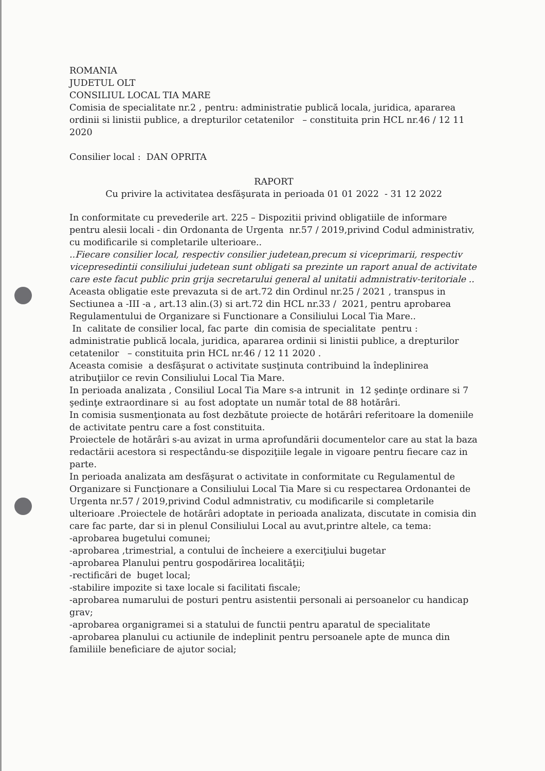ROMANIA
JUDETUL OLT
CONSILIUL LOCAL TIA MARE
Comisia de specialitate nr.2 , pentru: administratie publică locala, juridica, apararea ordinii si linistii publice, a drepturilor cetatenilor – constituita prin HCL nr.46 / 12 11 2020
Consilier local : DAN OPRITA
RAPORT
Cu privire la activitatea desfăşurata in perioada 01 01 2022 - 31 12 2022
In conformitate cu prevederile art. 225 – Dispozitii privind obligatiile de informare pentru alesii locali - din Ordonanta de Urgenta nr.57 / 2019,privind Codul administrativ, cu modificarile si completarile ulterioare..
..Fiecare consilier local, respectiv consilier judetean,precum si viceprimarii, respectiv vicepresedintii consiliului judetean sunt obligati sa prezinte un raport anual de activitate care este facut public prin grija secretarului general al unitatii admnistrativ-teritoriale ..
Aceasta obligatie este prevazuta si de art.72 din Ordinul nr.25 / 2021 , transpus in Sectiunea a -III -a , art.13 alin.(3) si art.72 din HCL nr.33 / 2021, pentru aprobarea Regulamentului de Organizare si Functionare a Consiliului Local Tia Mare..
In calitate de consilier local, fac parte din comisia de specialitate pentru : administratie publică locala, juridica, apararea ordinii si linistii publice, a drepturilor cetatenilor – constituita prin HCL nr.46 / 12 11 2020 .
Aceasta comisie a desfăşurat o activitate susţinuta contribuind la îndeplinirea atribuţiilor ce revin Consiliului Local Tia Mare.
In perioada analizata , Consiliul Local Tia Mare s-a intrunit in 12 şedinţe ordinare si 7 şedinţe extraordinare si au fost adoptate un număr total de 88 hotărâri.
In comisia susmenţionata au fost dezbătute proiecte de hotărâri referitoare la domeniile de activitate pentru care a fost constituita.
Proiectele de hotărâri s-au avizat in urma aprofundării documentelor care au stat la baza redactării acestora si respectându-se dispoziţiile legale in vigoare pentru fiecare caz in parte.
In perioada analizata am desfăşurat o activitate in conformitate cu Regulamentul de Organizare si Funcţionare a Consiliului Local Tia Mare si cu respectarea Ordonantei de Urgenta nr.57 / 2019,privind Codul admnistrativ, cu modificarile si completarile ulterioare .Proiectele de hotărâri adoptate in perioada analizata, discutate in comisia din care fac parte, dar si in plenul Consiliului Local au avut,printre altele, ca tema:
-aprobarea bugetului comunei;
-aprobarea ,trimestrial, a contului de încheiere a exerciţiului bugetar
-aprobarea Planului pentru gospodărirea localităţii;
-rectificări de buget local;
-stabilire impozite si taxe locale si facilitati fiscale;
-aprobarea numarului de posturi pentru asistentii personali ai persoanelor cu handicap grav;
-aprobarea organigramei si a statului de functii pentru aparatul de specialitate
-aprobarea planului cu actiunile de indeplinit pentru persoanele apte de munca din familiile beneficiare de ajutor social;